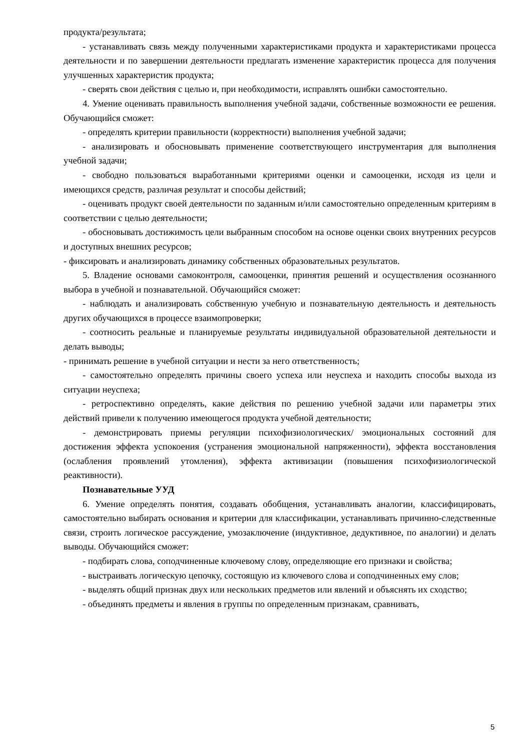продукта/результата;
- устанавливать связь между полученными характеристиками продукта и характеристиками процесса деятельности и по завершении деятельности предлагать изменение характеристик процесса для получения улучшенных характеристик продукта;
- сверять свои действия с целью и, при необходимости, исправлять ошибки самостоятельно.
4. Умение оценивать правильность выполнения учебной задачи, собственные возможности ее решения. Обучающийся сможет:
- определять критерии правильности (корректности) выполнения учебной задачи;
- анализировать и обосновывать применение соответствующего инструментария для выполнения учебной задачи;
- свободно пользоваться выработанными критериями оценки и самооценки, исходя из цели и имеющихся средств, различая результат и способы действий;
- оценивать продукт своей деятельности по заданным и/или самостоятельно определенным критериям в соответствии с целью деятельности;
- обосновывать достижимость цели выбранным способом на основе оценки своих внутренних ресурсов и доступных внешних ресурсов;
- фиксировать и анализировать динамику собственных образовательных результатов.
5. Владение основами самоконтроля, самооценки, принятия решений и осуществления осознанного выбора в учебной и познавательной. Обучающийся сможет:
- наблюдать и анализировать собственную учебную и познавательную деятельность и деятельность других обучающихся в процессе взаимопроверки;
- соотносить реальные и планируемые результаты индивидуальной образовательной деятельности и делать выводы;
- принимать решение в учебной ситуации и нести за него ответственность;
- самостоятельно определять причины своего успеха или неуспеха и находить способы выхода из ситуации неуспеха;
- ретроспективно определять, какие действия по решению учебной задачи или параметры этих действий привели к получению имеющегося продукта учебной деятельности;
- демонстрировать приемы регуляции психофизиологических/ эмоциональных состояний для достижения эффекта успокоения (устранения эмоциональной напряженности), эффекта восстановления (ослабления проявлений утомления), эффекта активизации (повышения психофизиологической реактивности).
Познавательные УУД
6. Умение определять понятия, создавать обобщения, устанавливать аналогии, классифицировать, самостоятельно выбирать основания и критерии для классификации, устанавливать причинно-следственные связи, строить логическое рассуждение, умозаключение (индуктивное, дедуктивное, по аналогии) и делать выводы. Обучающийся сможет:
- подбирать слова, соподчиненные ключевому слову, определяющие его признаки и свойства;
- выстраивать логическую цепочку, состоящую из ключевого слова и соподчиненных ему слов;
- выделять общий признак двух или нескольких предметов или явлений и объяснять их сходство;
- объединять предметы и явления в группы по определенным признакам, сравнивать,
5